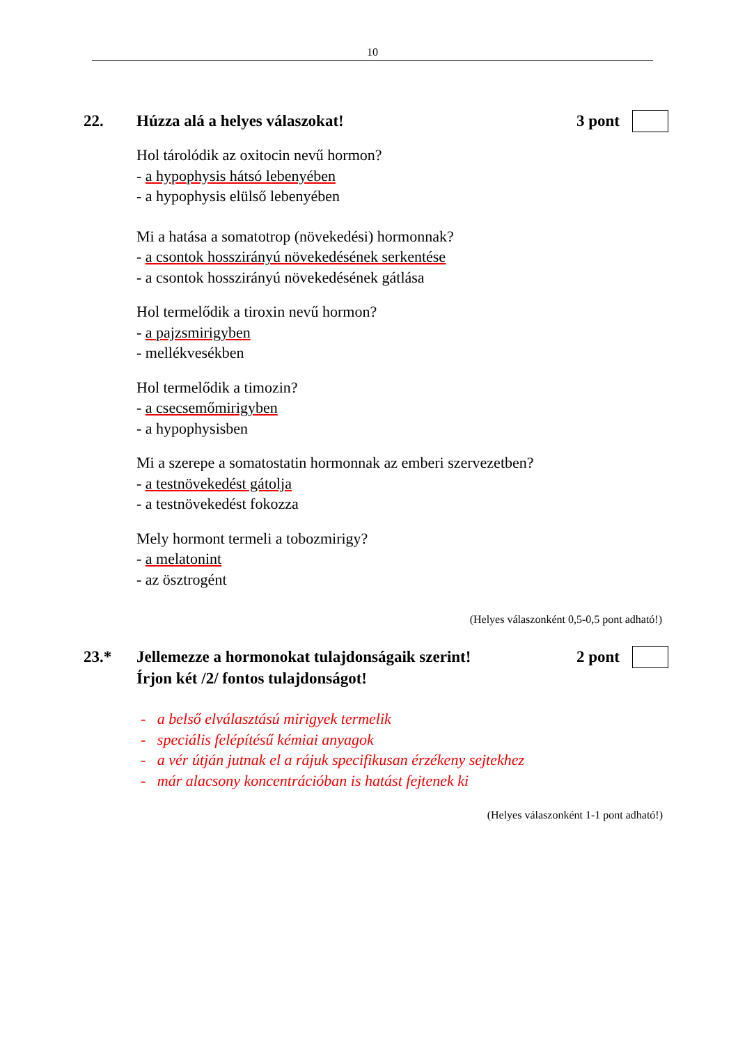10
22. Húzza alá a helyes válaszokat! 3 pont
Hol tárolódik az oxitocin nevű hormon?
- a hypophysis hátsó lebenyében
- a hypophysis elülső lebenyében
Mi a hatása a somatotrop (növekedési) hormonnak?
- a csontok hosszirányú növekedésének serkentése
- a csontok hosszirányú növekedésének gátlása
Hol termelődik a tiroxin nevű hormon?
- a pajzsmirigyben
- mellékvesékben
Hol termelődik a timozin?
- a csecsemőmirigyben
- a hypophysisben
Mi a szerepe a somatostatin hormonnak az emberi szervezetben?
- a testnövekedést gátolja
- a testnövekedést fokozza
Mely hormont termeli a tobozmirigy?
- a melatonint
- az ösztrogént
(Helyes válaszonként 0,5-0,5 pont adható!)
23.* Jellemezze a hormonokat tulajdonságaik szerint!
Írjon két /2/ fontos tulajdonságot!
2 pont
- a belső elválasztású mirigyek termelik
- speciális felépítésű kémiai anyagok
- a vér útján jutnak el a rájuk specifikusan érzékeny sejtekhez
- már alacsony koncentrációban is hatást fejtenek ki
(Helyes válaszonként 1-1 pont adható!)